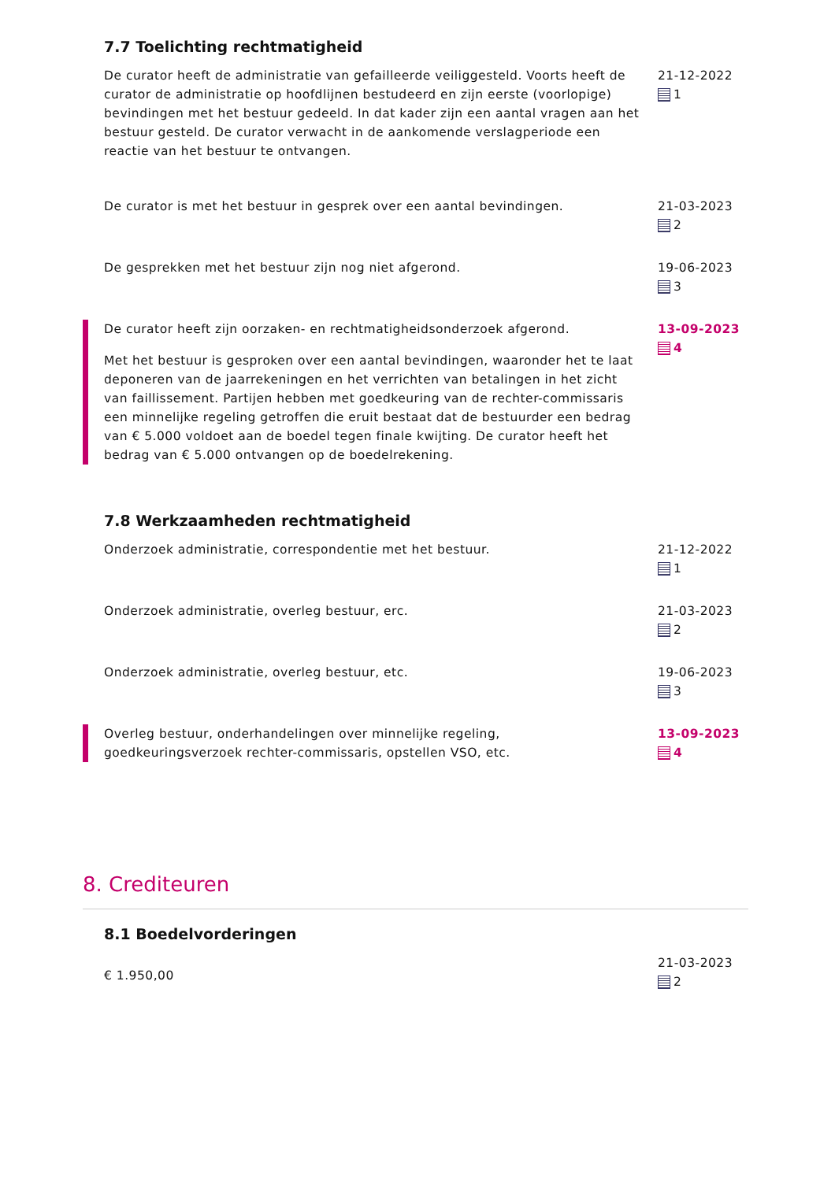7.7 Toelichting rechtmatigheid
De curator heeft de administratie van gefailleerde veiliggesteld. Voorts heeft de curator de administratie op hoofdlijnen bestudeerd en zijn eerste (voorlopige) bevindingen met het bestuur gedeeld. In dat kader zijn een aantal vragen aan het bestuur gesteld. De curator verwacht in de aankomende verslagperiode een reactie van het bestuur te ontvangen.
21-12-2022
1
De curator is met het bestuur in gesprek over een aantal bevindingen. 21-03-2023
2
De gesprekken met het bestuur zijn nog niet afgerond. 19-06-2023
3
De curator heeft zijn oorzaken- en rechtmatigheidsonderzoek afgerond.
Met het bestuur is gesproken over een aantal bevindingen, waaronder het te laat deponeren van de jaarrekeningen en het verrichten van betalingen in het zicht van faillissement. Partijen hebben met goedkeuring van de rechter-commissaris een minnelijke regeling getroffen die eruit bestaat dat de bestuurder een bedrag van € 5.000 voldoet aan de boedel tegen finale kwijting. De curator heeft het bedrag van € 5.000 ontvangen op de boedelrekening.
13-09-2023
4
7.8 Werkzaamheden rechtmatigheid
Onderzoek administratie, correspondentie met het bestuur. 21-12-2022
1
Onderzoek administratie, overleg bestuur, erc. 21-03-2023
2
Onderzoek administratie, overleg bestuur, etc. 19-06-2023
3
Overleg bestuur, onderhandelingen over minnelijke regeling, goedkeuringsverzoek rechter-commissaris, opstellen VSO, etc.
13-09-2023
4
8. Crediteuren
8.1 Boedelvorderingen
€ 1.950,00
21-03-2023
2